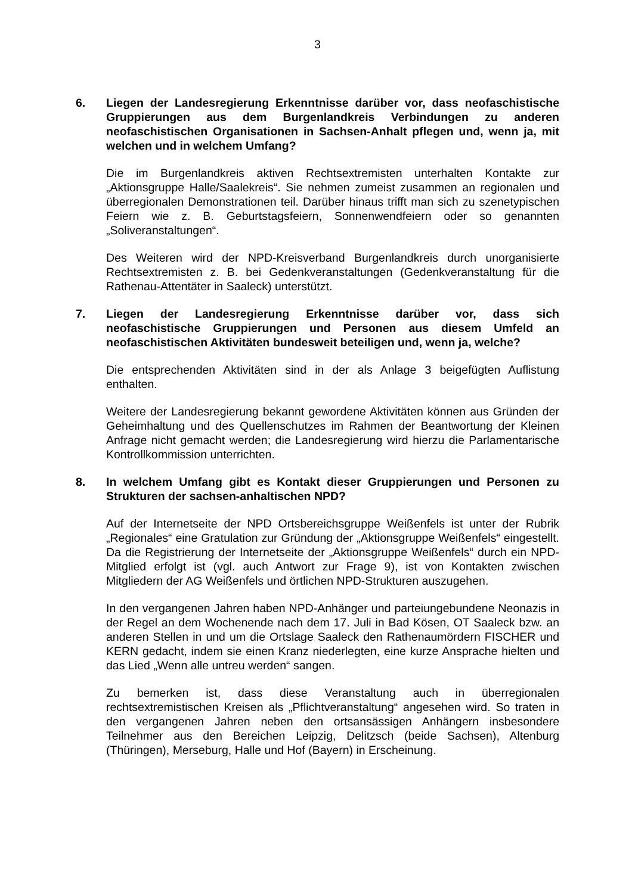3
6. Liegen der Landesregierung Erkenntnisse darüber vor, dass neofaschistische Gruppierungen aus dem Burgenlandkreis Verbindungen zu anderen neofaschistischen Organisationen in Sachsen-Anhalt pflegen und, wenn ja, mit welchen und in welchem Umfang?
Die im Burgenlandkreis aktiven Rechtsextremisten unterhalten Kontakte zur „Aktionsgruppe Halle/Saalekreis“. Sie nehmen zumeist zusammen an regionalen und überregionalen Demonstrationen teil. Darüber hinaus trifft man sich zu szenetypischen Feiern wie z. B. Geburtstagsfeiern, Sonnenwendfeiern oder so genannten „Soliveranstaltungen“.
Des Weiteren wird der NPD-Kreisverband Burgenlandkreis durch unorganisierte Rechtsextremisten z. B. bei Gedenkveranstaltungen (Gedenkveranstaltung für die Rathenau-Attentäter in Saaleck) unterstützt.
7. Liegen der Landesregierung Erkenntnisse darüber vor, dass sich neofaschistische Gruppierungen und Personen aus diesem Umfeld an neofaschistischen Aktivitäten bundesweit beteiligen und, wenn ja, welche?
Die entsprechenden Aktivitäten sind in der als Anlage 3 beigefügten Auflistung enthalten.
Weitere der Landesregierung bekannt gewordene Aktivitäten können aus Gründen der Geheimhaltung und des Quellenschutzes im Rahmen der Beantwortung der Kleinen Anfrage nicht gemacht werden; die Landesregierung wird hierzu die Parlamentarische Kontrollkommission unterrichten.
8. In welchem Umfang gibt es Kontakt dieser Gruppierungen und Personen zu Strukturen der sachsen-anhaltischen NPD?
Auf der Internetseite der NPD Ortsbereichsgruppe Weißenfels ist unter der Rubrik „Regionales“ eine Gratulation zur Gründung der „Aktionsgruppe Weißenfels“ eingestellt. Da die Registrierung der Internetseite der „Aktionsgruppe Weißenfels“ durch ein NPD-Mitglied erfolgt ist (vgl. auch Antwort zur Frage 9), ist von Kontakten zwischen Mitgliedern der AG Weißenfels und örtlichen NPD-Strukturen auszugehen.
In den vergangenen Jahren haben NPD-Anhänger und parteiungebundene Neonazis in der Regel an dem Wochenende nach dem 17. Juli in Bad Kösen, OT Saaleck bzw. an anderen Stellen in und um die Ortslage Saaleck den Rathenaumördern FISCHER und KERN gedacht, indem sie einen Kranz niederlegten, eine kurze Ansprache hielten und das Lied „Wenn alle untreu werden“ sangen.
Zu bemerken ist, dass diese Veranstaltung auch in überregionalen rechtsextremistischen Kreisen als „Pflichtveranstaltung“ angesehen wird. So traten in den vergangenen Jahren neben den ortsansässigen Anhängern insbesondere Teilnehmer aus den Bereichen Leipzig, Delitzsch (beide Sachsen), Altenburg (Thüringen), Merseburg, Halle und Hof (Bayern) in Erscheinung.